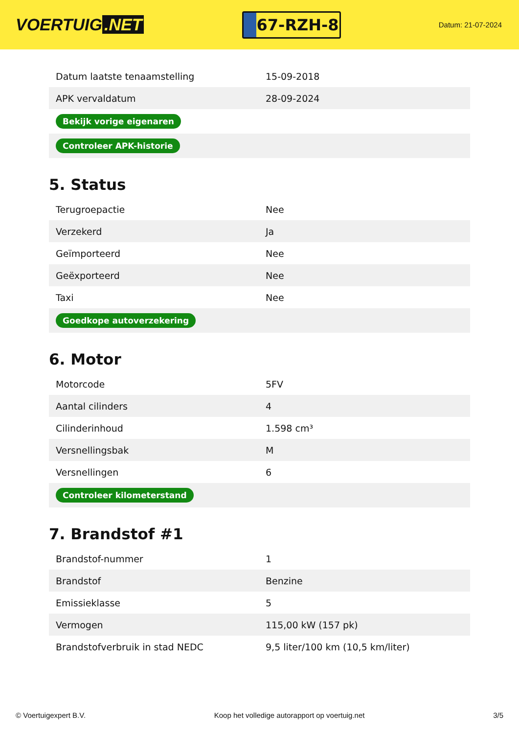VOERTUIG.NET
67-RZH-8
Datum: 21-07-2024
| Datum laatste tenaamstelling | 15-09-2018 |
| APK vervaldatum | 28-09-2024 |
| Bekijk vorige eigenaren | |
| Controleer APK-historie | |
5. Status
| Terugroepactie | Nee |
| Verzekerd | Ja |
| Geïmporteerd | Nee |
| Geëxporteerd | Nee |
| Taxi | Nee |
| Goedkope autoverzekering | |
6. Motor
| Motorcode | 5FV |
| Aantal cilinders | 4 |
| Cilinderinhoud | 1.598 cm³ |
| Versnellingsbak | M |
| Versnellingen | 6 |
| Controleer kilometerstand | |
7. Brandstof #1
| Brandstof-nummer | 1 |
| Brandstof | Benzine |
| Emissieklasse | 5 |
| Vermogen | 115,00 kW (157 pk) |
| Brandstofverbruik in stad NEDC | 9,5 liter/100 km (10,5 km/liter) |
© Voertuigexpert B.V. Koop het volledige autorapport op voertuig.net 3/5